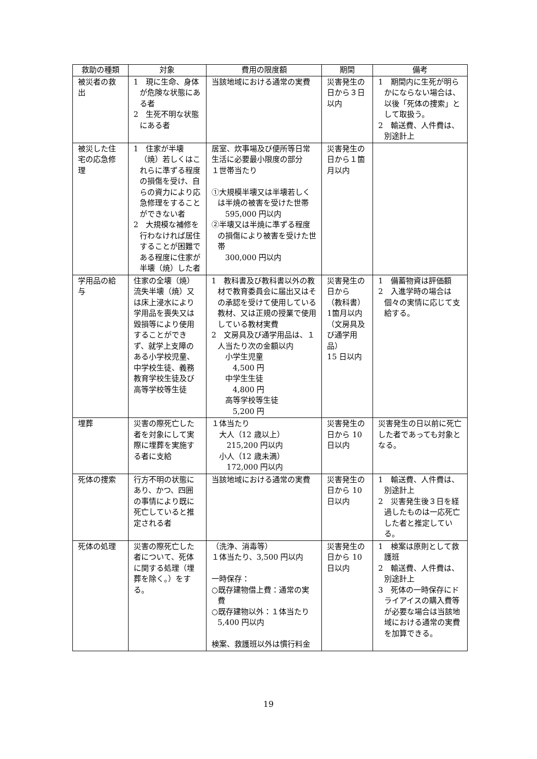| 救助の種類 | 対象 | 費用の限度額 | 期間 | 備考 |
| --- | --- | --- | --- | --- |
| 被災者の救出 | 1 現に生命、身体が危険な状態にある者 2 生死不明な状態にある者 | 当該地域における通常の実費 | 災害発生の日から３日以内 | 1 期間内に生死が明らかにならない場合は、以後「死体の捜索」として取扱う。 2 輸送費、人件費は、別途計上 |
| 被災した住宅の応急修理 | 1 住家が半壊（焼）若しくはこれらに準ずる程度の損傷を受け、自らの資力により応急修理をすることができない者 2 大規模な補修を行わなければ居住することが困難である程度に住家が半壊（焼）した者 | 居室、炊事場及び便所等日常生活に必要最小限度の部分 １世帯当たり ①大規模半壊又は半壊若しくは半焼の被害を受けた世帯 595,000 円以内 ②半壊又は半焼に準ずる程度の損傷により被害を受けた世帯 300,000 円以内 | 災害発生の日から１箇月以内 | |
| 学用品の給与 | 住家の全壊（焼）流失半壊（焼）又は床上浸水により学用品を喪失又は毀損等により使用することができず、就学上支障のある小学校児童、中学校生徒、義務教育学校生徒及び高等学校等生徒 | 1 教科書及び教科書以外の教材で教育委員会に届出又はその承認を受けて使用している教材、又は正規の授業で使用している教材実費 2 文房具及び通学用品は、１人当たり次の金額以内 小学生児童 4,500 円 中学生生徒 4,800 円 高等学校等生徒 5,200 円 | 災害発生の日から （教科書） 1箇月以内 （文房具及び通学用品） 15 日以内 | 1 備蓄物資は評価額 2 入進学時の場合は個々の実情に応じて支給する。 |
| 埋葬 | 災害の際死亡した者を対象にして実際に埋葬を実施する者に支給 | １体当たり 大人（12 歳以上） 215,200 円以内 小人（12 歳未満） 172,000 円以内 | 災害発生の日から 10 日以内 | 災害発生の日以前に死亡した者であっても対象となる。 |
| 死体の捜索 | 行方不明の状態にあり、かつ、四囲の事情により既に死亡していると推定される者 | 当該地域における通常の実費 | 災害発生の日から 10 日以内 | 1 輸送費、人件費は、別途計上 2 災害発生後３日を経過したものは一応死亡した者と推定している。 |
| 死体の処理 | 災害の際死亡した者について、死体に関する処理（埋葬を除く。）をする。 | （洗浄、消毒等） １体当たり、3,500 円以内 一時保存： ○既存建物借上費：通常の実費 ○既存建物以外：１体当たり 5,400 円以内 検案、救護班以外は慣行料金 | 災害発生の日から 10 日以内 | 1 検案は原則として救護班 2 輸送費、人件費は、別途計上 3 死体の一時保存にドライアイスの購入費等が必要な場合は当該地域における通常の実費を加算できる。 |
19